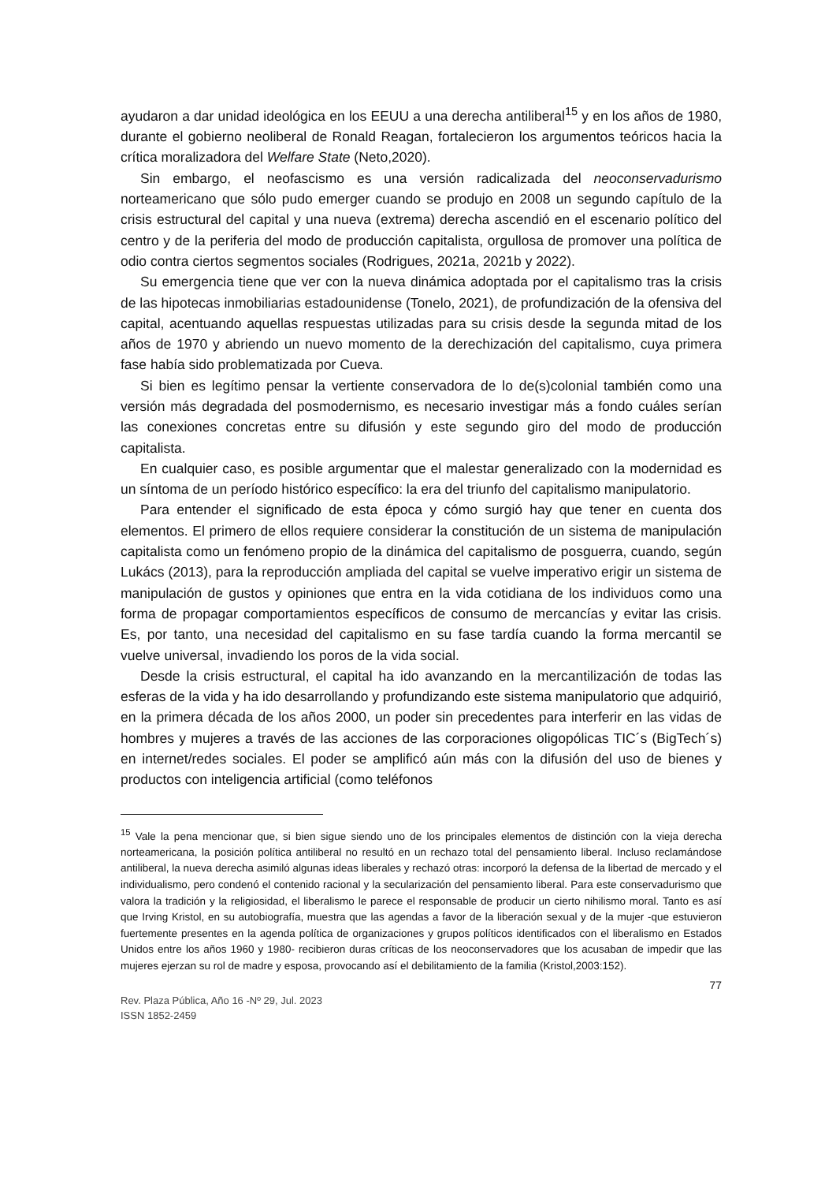ayudaron a dar unidad ideológica en los EEUU a una derecha antiliberal<sup>15</sup> y en los años de 1980, durante el gobierno neoliberal de Ronald Reagan, fortalecieron los argumentos teóricos hacia la crítica moralizadora del Welfare State (Neto,2020).
Sin embargo, el neofascismo es una versión radicalizada del neoconservadurismo norteamericano que sólo pudo emerger cuando se produjo en 2008 un segundo capítulo de la crisis estructural del capital y una nueva (extrema) derecha ascendió en el escenario político del centro y de la periferia del modo de producción capitalista, orgullosa de promover una política de odio contra ciertos segmentos sociales (Rodrigues, 2021a, 2021b y 2022).
Su emergencia tiene que ver con la nueva dinámica adoptada por el capitalismo tras la crisis de las hipotecas inmobiliarias estadounidense (Tonelo, 2021), de profundización de la ofensiva del capital, acentuando aquellas respuestas utilizadas para su crisis desde la segunda mitad de los años de 1970 y abriendo un nuevo momento de la derechización del capitalismo, cuya primera fase había sido problematizada por Cueva.
Si bien es legítimo pensar la vertiente conservadora de lo de(s)colonial también como una versión más degradada del posmodernismo, es necesario investigar más a fondo cuáles serían las conexiones concretas entre su difusión y este segundo giro del modo de producción capitalista.
En cualquier caso, es posible argumentar que el malestar generalizado con la modernidad es un síntoma de un período histórico específico: la era del triunfo del capitalismo manipulatorio.
Para entender el significado de esta época y cómo surgió hay que tener en cuenta dos elementos. El primero de ellos requiere considerar la constitución de un sistema de manipulación capitalista como un fenómeno propio de la dinámica del capitalismo de posguerra, cuando, según Lukács (2013), para la reproducción ampliada del capital se vuelve imperativo erigir un sistema de manipulación de gustos y opiniones que entra en la vida cotidiana de los individuos como una forma de propagar comportamientos específicos de consumo de mercancías y evitar las crisis. Es, por tanto, una necesidad del capitalismo en su fase tardía cuando la forma mercantil se vuelve universal, invadiendo los poros de la vida social.
Desde la crisis estructural, el capital ha ido avanzando en la mercantilización de todas las esferas de la vida y ha ido desarrollando y profundizando este sistema manipulatorio que adquirió, en la primera década de los años 2000, un poder sin precedentes para interferir en las vidas de hombres y mujeres a través de las acciones de las corporaciones oligopólicas TIC´s (BigTech´s) en internet/redes sociales. El poder se amplificó aún más con la difusión del uso de bienes y productos con inteligencia artificial (como teléfonos
<sup>15</sup> Vale la pena mencionar que, si bien sigue siendo uno de los principales elementos de distinción con la vieja derecha norteamericana, la posición política antiliberal no resultó en un rechazo total del pensamiento liberal. Incluso reclamándose antiliberal, la nueva derecha asimiló algunas ideas liberales y rechazó otras: incorporó la defensa de la libertad de mercado y el individualismo, pero condenó el contenido racional y la secularización del pensamiento liberal. Para este conservadurismo que valora la tradición y la religiosidad, el liberalismo le parece el responsable de producir un cierto nihilismo moral. Tanto es así que Irving Kristol, en su autobiografía, muestra que las agendas a favor de la liberación sexual y de la mujer -que estuvieron fuertemente presentes en la agenda política de organizaciones y grupos políticos identificados con el liberalismo en Estados Unidos entre los años 1960 y 1980- recibieron duras críticas de los neoconservadores que los acusaban de impedir que las mujeres ejerzan su rol de madre y esposa, provocando así el debilitamiento de la familia (Kristol,2003:152).
77
Rev. Plaza Pública, Año 16 -Nº 29, Jul. 2023
ISSN 1852-2459